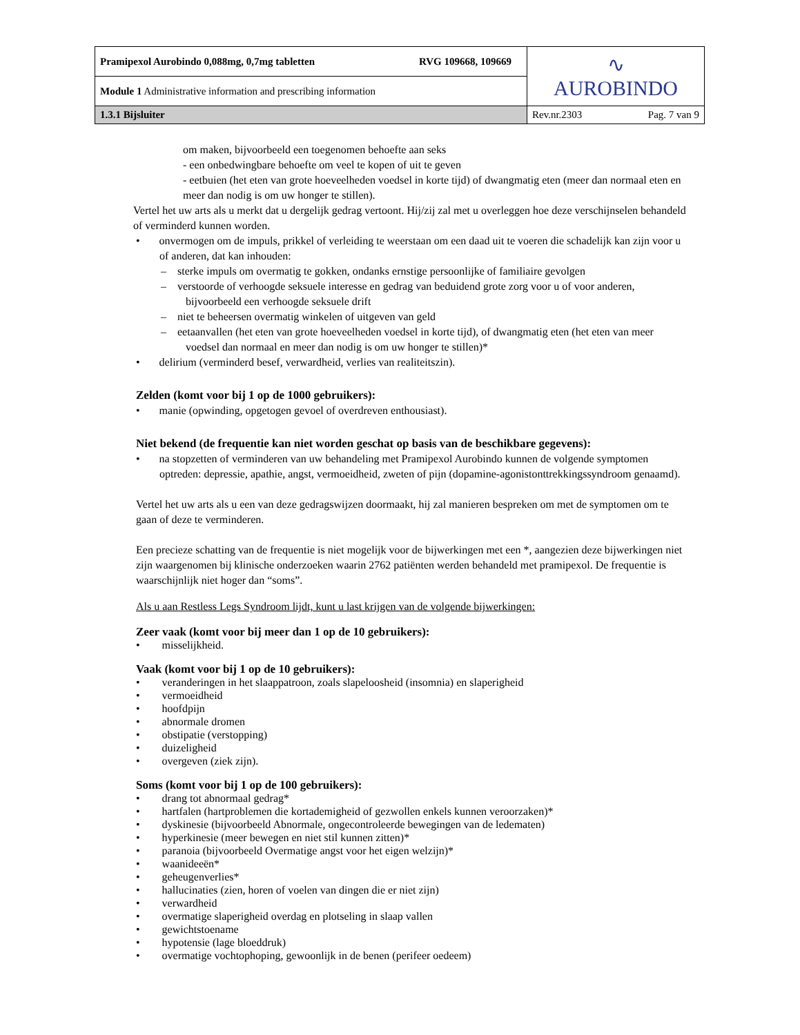| Pramipexol Aurobindo 0,088mg, 0,7mg tabletten RVG 109668, 109669 | ∿ AUROBINDO |
| Module 1 Administrative information and prescribing information | |
| 1.3.1 Bijsluiter | Rev.nr.2303 Pag. 7 van 9 |
om maken, bijvoorbeeld een toegenomen behoefte aan seks
- een onbedwingbare behoefte om veel te kopen of uit te geven
- eetbuien (het eten van grote hoeveelheden voedsel in korte tijd) of dwangmatig eten (meer dan normaal eten en meer dan nodig is om uw honger te stillen).
Vertel het uw arts als u merkt dat u dergelijk gedrag vertoont. Hij/zij zal met u overleggen hoe deze verschijnselen behandeld of verminderd kunnen worden.
• onvermogen om de impuls, prikkel of verleiding te weerstaan om een daad uit te voeren die schadelijk kan zijn voor u of anderen, dat kan inhouden:
– sterke impuls om overmatig te gokken, ondanks ernstige persoonlijke of familiaire gevolgen
– verstoorde of verhoogde seksuele interesse en gedrag van beduidend grote zorg voor u of voor anderen, bijvoorbeeld een verhoogde seksuele drift
– niet te beheersen overmatig winkelen of uitgeven van geld
– eetaanvallen (het eten van grote hoeveelheden voedsel in korte tijd), of dwangmatig eten (het eten van meer voedsel dan normaal en meer dan nodig is om uw honger te stillen)*
• delirium (verminderd besef, verwardheid, verlies van realiteitszin).
Zelden (komt voor bij 1 op de 1000 gebruikers):
• manie (opwinding, opgetogen gevoel of overdreven enthousiast).
Niet bekend (de frequentie kan niet worden geschat op basis van de beschikbare gegevens):
• na stopzetten of verminderen van uw behandeling met Pramipexol Aurobindo kunnen de volgende symptomen optreden: depressie, apathie, angst, vermoeidheid, zweten of pijn (dopamine-agonistonttrekkingssyndroom genaamd).
Vertel het uw arts als u een van deze gedragswijzen doormaakt, hij zal manieren bespreken om met de symptomen om te gaan of deze te verminderen.
Een precieze schatting van de frequentie is niet mogelijk voor de bijwerkingen met een *, aangezien deze bijwerkingen niet zijn waargenomen bij klinische onderzoeken waarin 2762 patiënten werden behandeld met pramipexol. De frequentie is waarschijnlijk niet hoger dan “soms”.
Als u aan Restless Legs Syndroom lijdt, kunt u last krijgen van de volgende bijwerkingen:
Zeer vaak (komt voor bij meer dan 1 op de 10 gebruikers):
• misselijkheid.
Vaak (komt voor bij 1 op de 10 gebruikers):
• veranderingen in het slaappatroon, zoals slapeloosheid (insomnia) en slaperigheid
• vermoeidheid
• hoofdpijn
• abnormale dromen
• obstipatie (verstopping)
• duizeligheid
• overgeven (ziek zijn).
Soms (komt voor bij 1 op de 100 gebruikers):
• drang tot abnormaal gedrag*
• hartfalen (hartproblemen die kortademigheid of gezwollen enkels kunnen veroorzaken)*
• dyskinesie (bijvoorbeeld Abnormale, ongecontroleerde bewegingen van de ledematen)
• hyperkinesie (meer bewegen en niet stil kunnen zitten)*
• paranoia (bijvoorbeeld Overmatige angst voor het eigen welzijn)*
• waanideeën*
• geheugenverlies*
• hallucinaties (zien, horen of voelen van dingen die er niet zijn)
• verwardheid
• overmatige slaperigheid overdag en plotseling in slaap vallen
• gewichtstoename
• hypotensie (lage bloeddruk)
• overmatige vochtophoping, gewoonlijk in de benen (perifeer oedeem)